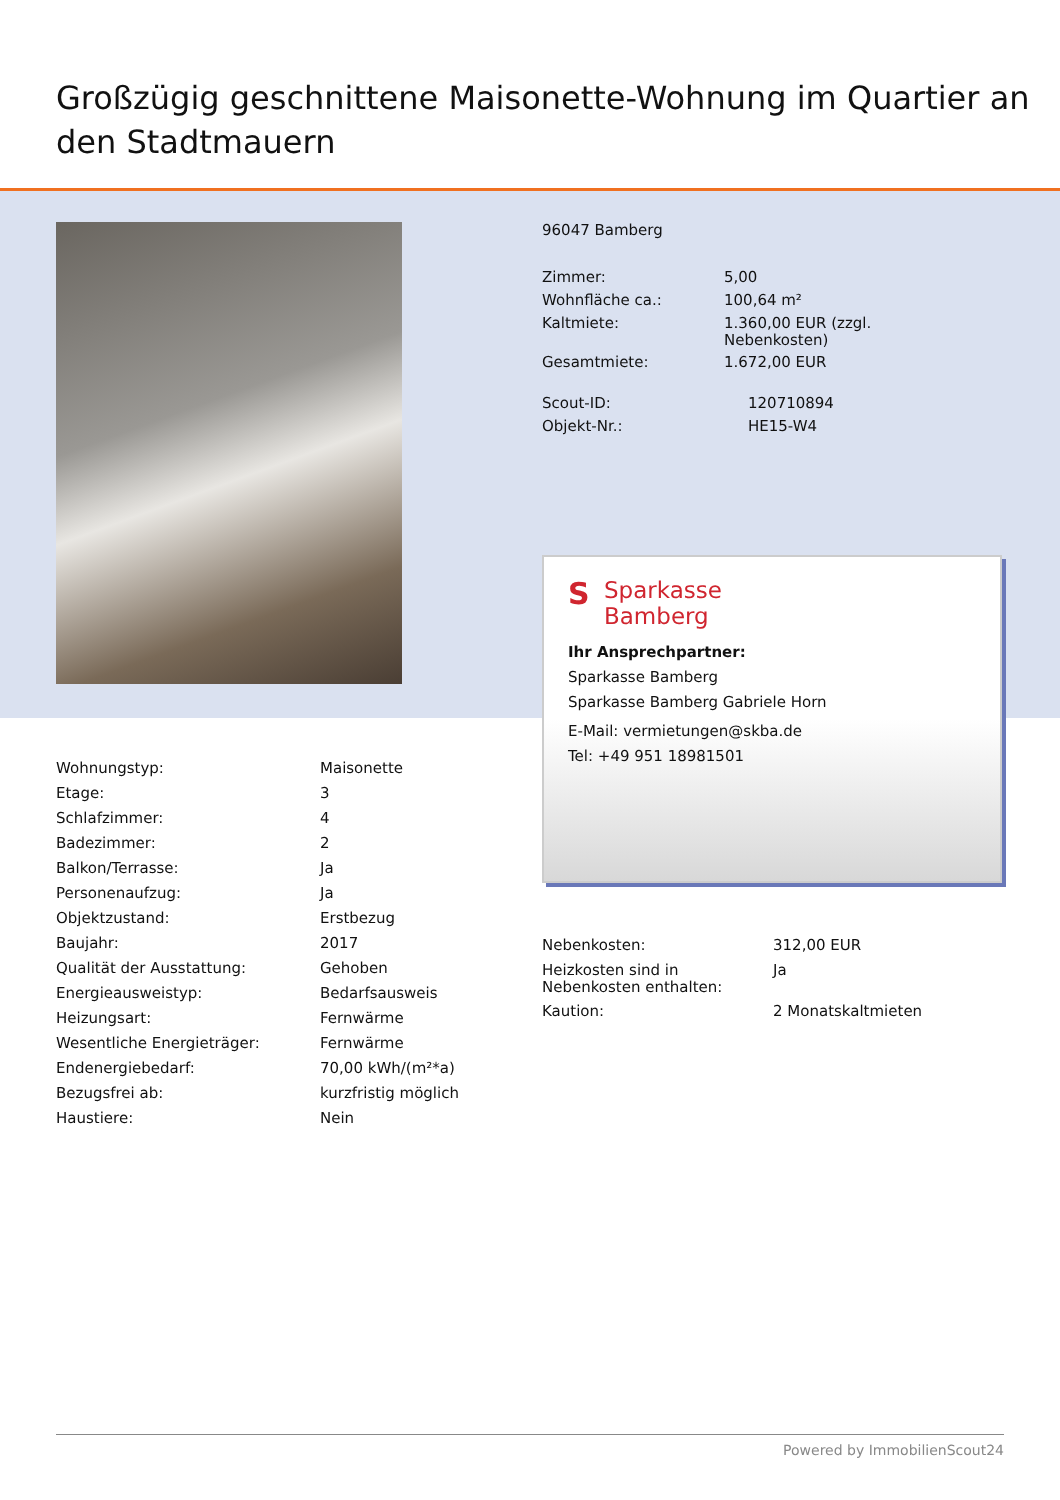Großzügig geschnittene Maisonette-Wohnung im Quartier an den Stadtmauern
96047 Bamberg
| Zimmer: | 5,00 |
| Wohnfläche ca.: | 100,64 m² |
| Kaltmiete: | 1.360,00 EUR (zzgl. Nebenkosten) |
| Gesamtmiete: | 1.672,00 EUR |
| Scout-ID: | 120710894 |
| Objekt-Nr.: | HE15-W4 |
S Sparkasse
Bamberg
Ihr Ansprechpartner:
Sparkasse Bamberg
Sparkasse Bamberg Gabriele Horn
E-Mail: vermietungen@skba.de
Tel: +49 951 18981501
| Wohnungstyp: | Maisonette |
| Etage: | 3 |
| Schlafzimmer: | 4 |
| Badezimmer: | 2 |
| Balkon/Terrasse: | Ja |
| Personenaufzug: | Ja |
| Objektzustand: | Erstbezug |
| Baujahr: | 2017 |
| Qualität der Ausstattung: | Gehoben |
| Energieausweistyp: | Bedarfsausweis |
| Heizungsart: | Fernwärme |
| Wesentliche Energieträger: | Fernwärme |
| Endenergiebedarf: | 70,00 kWh/(m²*a) |
| Bezugsfrei ab: | kurzfristig möglich |
| Haustiere: | Nein |
| Nebenkosten: | 312,00 EUR |
| Heizkosten sind in Nebenkosten enthalten: | Ja |
| Kaution: | 2 Monatskaltmieten |
Powered by ImmobilienScout24